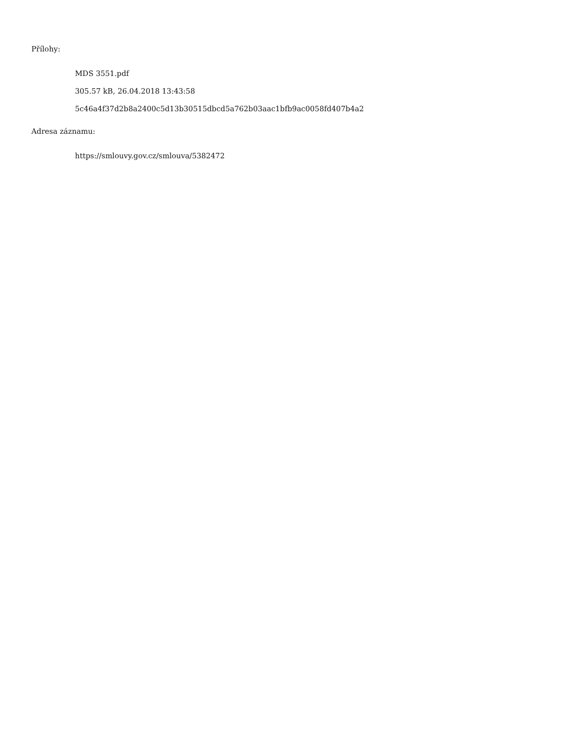Přílohy:
MDS 3551.pdf
305.57 kB, 26.04.2018 13:43:58
5c46a4f37d2b8a2400c5d13b30515dbcd5a762b03aac1bfb9ac0058fd407b4a2
Adresa záznamu:
https://smlouvy.gov.cz/smlouva/5382472